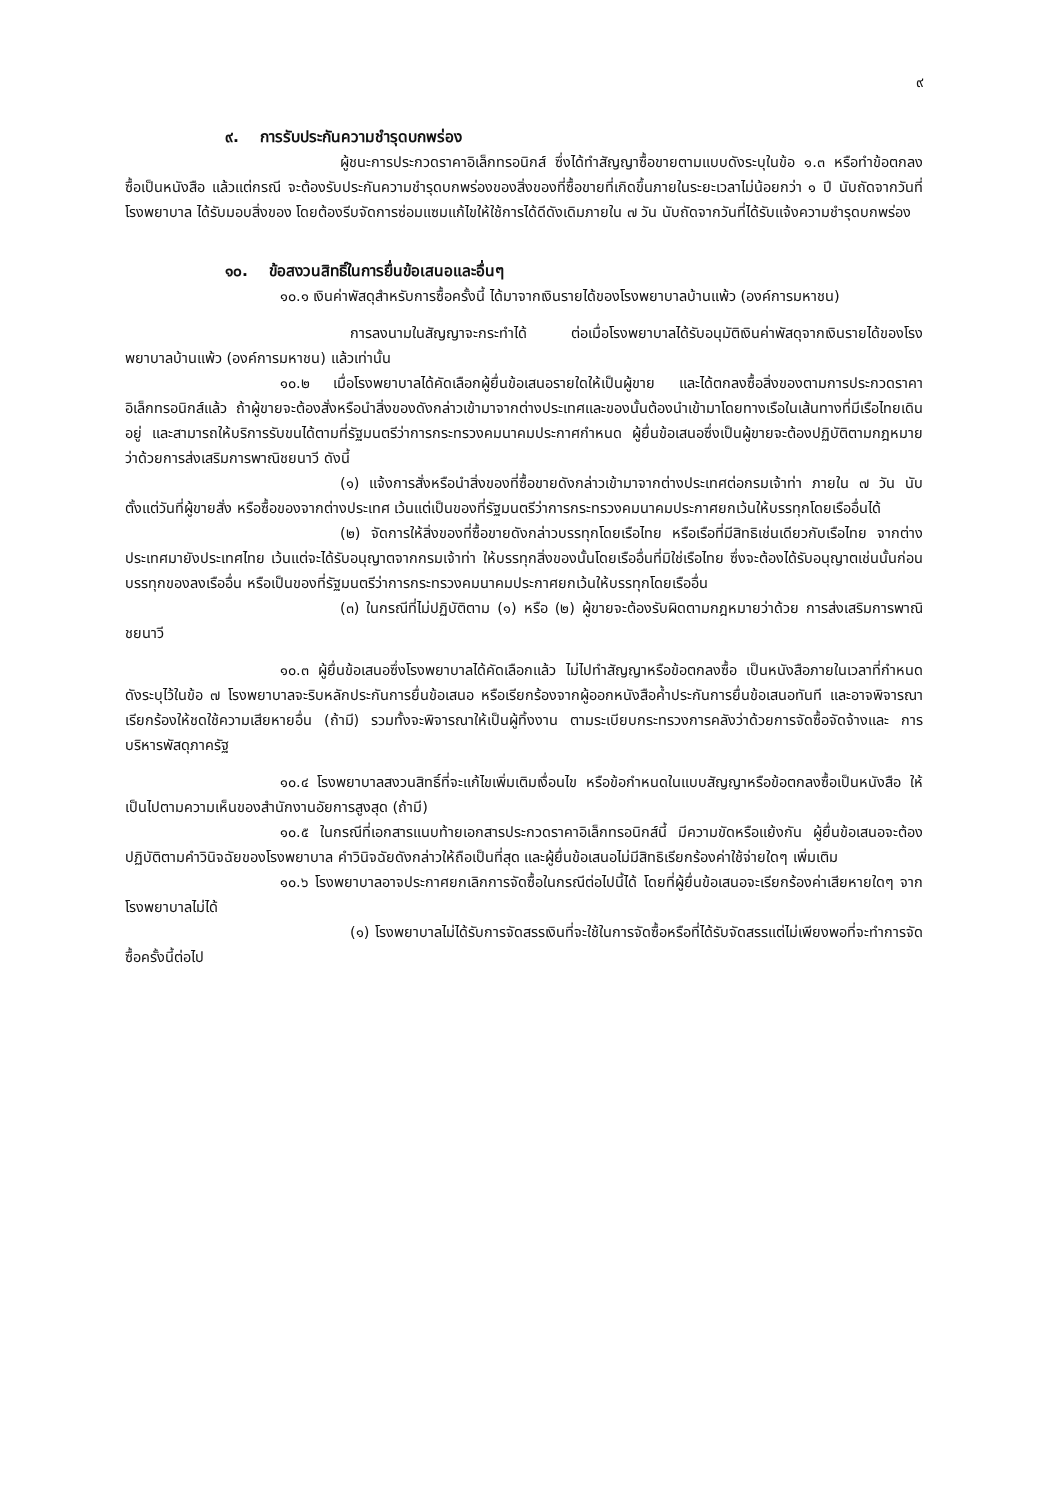๙
๙. การรับประกันความชำรุดบกพร่อง
ผู้ชนะการประกวดราคาอิเล็กทรอนิกส์ ซึ่งได้ทำสัญญาซื้อขายตามแบบดังระบุในข้อ ๑.๓ หรือทำข้อตกลงซื้อเป็นหนังสือ แล้วแต่กรณี จะต้องรับประกันความชำรุดบกพร่องของสิ่งของที่ซื้อขายที่เกิดขึ้นภายในระยะเวลาไม่น้อยกว่า ๑ ปี นับถัดจากวันที่ โรงพยาบาล ได้รับมอบสิ่งของ โดยต้องรีบจัดการซ่อมแซมแก้ไขให้ใช้การได้ดีดังเดิมภายใน ๗ วัน นับถัดจากวันที่ได้รับแจ้งความชำรุดบกพร่อง
๑๐. ข้อสงวนสิทธิ์ในการยื่นข้อเสนอและอื่นๆ
๑๐.๑ เงินค่าพัสดุสำหรับการซื้อครั้งนี้ ได้มาจากเงินรายได้ของโรงพยาบาลบ้านแพ้ว (องค์การมหาชน)
การลงนามในสัญญาจะกระทำได้ ต่อเมื่อโรงพยาบาลได้รับอนุมัติเงินค่าพัสดุจากเงินรายได้ของโรงพยาบาลบ้านแพ้ว (องค์การมหาชน) แล้วเท่านั้น
๑๐.๒ เมื่อโรงพยาบาลได้คัดเลือกผู้ยื่นข้อเสนอรายใดให้เป็นผู้ขาย และได้ตกลงซื้อสิ่งของตามการประกวดราคาอิเล็กทรอนิกส์แล้ว ถ้าผู้ขายจะต้องสั่งหรือนำสิ่งของดังกล่าวเข้ามาจากต่างประเทศและของนั้นต้องนำเข้ามาโดยทางเรือในเส้นทางที่มีเรือไทยเดินอยู่ และสามารถให้บริการรับขนได้ตามที่รัฐมนตรีว่าการกระทรวงคมนาคมประกาศกำหนด ผู้ยื่นข้อเสนอซึ่งเป็นผู้ขายจะต้องปฏิบัติตามกฎหมายว่าด้วยการส่งเสริมการพาณิชยนาวี ดังนี้
(๑) แจ้งการสั่งหรือนำสิ่งของที่ซื้อขายดังกล่าวเข้ามาจากต่างประเทศต่อกรมเจ้าท่า ภายใน ๗ วัน นับตั้งแต่วันที่ผู้ขายสั่ง หรือซื้อของจากต่างประเทศ เว้นแต่เป็นของที่รัฐมนตรีว่าการกระทรวงคมนาคมประกาศยกเว้นให้บรรทุกโดยเรืออื่นได้
(๒) จัดการให้สิ่งของที่ซื้อขายดังกล่าวบรรทุกโดยเรือไทย หรือเรือที่มีสิทธิเช่นเดียวกับเรือไทย จากต่างประเทศมายังประเทศไทย เว้นแต่จะได้รับอนุญาตจากกรมเจ้าท่า ให้บรรทุกสิ่งของนั้นโดยเรืออื่นที่มิใช่เรือไทย ซึ่งจะต้องได้รับอนุญาตเช่นนั้นก่อนบรรทุกของลงเรืออื่น หรือเป็นของที่รัฐมนตรีว่าการกระทรวงคมนาคมประกาศยกเว้นให้บรรทุกโดยเรืออื่น
(๓) ในกรณีที่ไม่ปฏิบัติตาม (๑) หรือ (๒) ผู้ขายจะต้องรับผิดตามกฎหมายว่าด้วย การส่งเสริมการพาณิชยนาวี
๑๐.๓ ผู้ยื่นข้อเสนอซึ่งโรงพยาบาลได้คัดเลือกแล้ว ไม่ไปทำสัญญาหรือข้อตกลงซื้อ เป็นหนังสือภายในเวลาที่กำหนด ดังระบุไว้ในข้อ ๗ โรงพยาบาลจะริบหลักประกันการยื่นข้อเสนอ หรือเรียกร้องจากผู้ออกหนังสือค้ำประกันการยื่นข้อเสนอทันที และอาจพิจารณาเรียกร้องให้ชดใช้ความเสียหายอื่น (ถ้ามี) รวมทั้งจะพิจารณาให้เป็นผู้ทิ้งงาน ตามระเบียบกระทรวงการคลังว่าด้วยการจัดซื้อจัดจ้างและ การบริหารพัสดุภาครัฐ
๑๐.๔ โรงพยาบาลสงวนสิทธิ์ที่จะแก้ไขเพิ่มเติมเงื่อนไข หรือข้อกำหนดในแบบสัญญาหรือข้อตกลงซื้อเป็นหนังสือ ให้เป็นไปตามความเห็นของสำนักงานอัยการสูงสุด (ถ้ามี)
๑๐.๕ ในกรณีที่เอกสารแนบท้ายเอกสารประกวดราคาอิเล็กทรอนิกส์นี้ มีความขัดหรือแย้งกัน ผู้ยื่นข้อเสนอจะต้องปฏิบัติตามคำวินิจฉัยของโรงพยาบาล คำวินิจฉัยดังกล่าวให้ถือเป็นที่สุด และผู้ยื่นข้อเสนอไม่มีสิทธิเรียกร้องค่าใช้จ่ายใดๆ เพิ่มเติม
๑๐.๖ โรงพยาบาลอาจประกาศยกเลิกการจัดซื้อในกรณีต่อไปนี้ได้ โดยที่ผู้ยื่นข้อเสนอจะเรียกร้องค่าเสียหายใดๆ จากโรงพยาบาลไม่ได้
(๑) โรงพยาบาลไม่ได้รับการจัดสรรเงินที่จะใช้ในการจัดซื้อหรือที่ได้รับจัดสรรแต่ไม่เพียงพอที่จะทำการจัดซื้อครั้งนี้ต่อไป